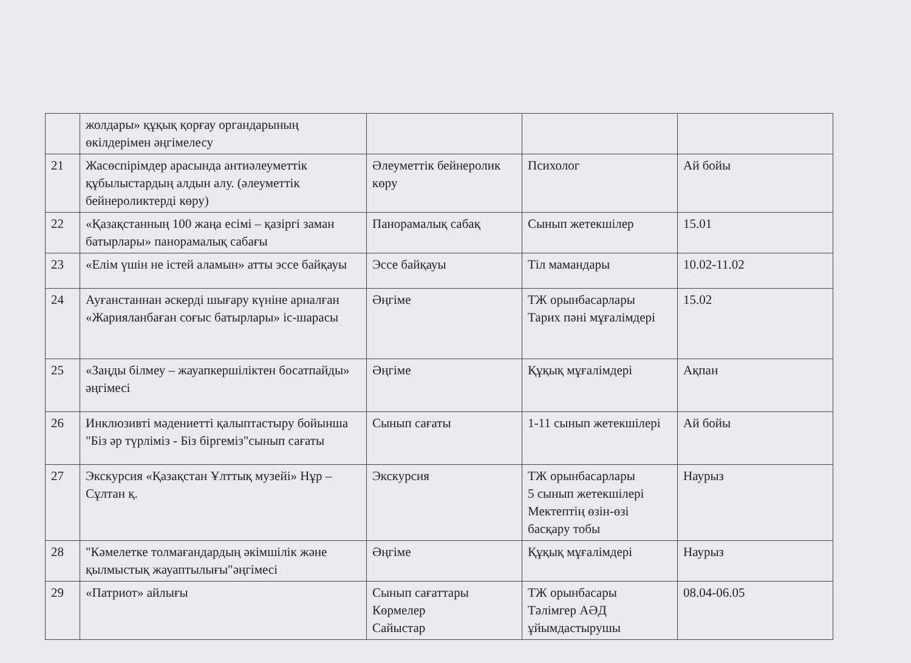| | жолдары» құқық қорғау органдарының өкілдерімен әңгімелесу | | | |
| 21 | Жасөспірімдер арасында антиәлеуметтік құбылыстардың алдын алу. (әлеуметтік бейнероликтерді көру) | Әлеуметтік бейнеролик көру | Психолог | Ай бойы |
| 22 | «Қазақстанның 100 жаңа есімі – қазіргі заман батырлары» панорамалық сабағы | Панорамалық сабақ | Сынып жетекшілер | 15.01 |
| 23 | «Елім үшін не істей аламын» атты эссе байқауы | Эссе байқауы | Тіл мамандары | 10.02-11.02 |
| 24 | Ауғанстаннан әскерді шығару күніне арналған «Жарияланбаған соғыс батырлары» іс-шарасы | Әңгіме | ТЖ орынбасарлары Тарих пәні мұғалімдері | 15.02 |
| 25 | «Заңды білмеу – жауапкершіліктен босатпайды» әңгімесі | Әңгіме | Құқық мұғалімдері | Ақпан |
| 26 | Инклюзивті мәдениетті қалыптастыру бойынша "Біз әр түрліміз - Біз біргеміз"сынып сағаты | Сынып сағаты | 1-11 сынып жетекшілері | Ай бойы |
| 27 | Экскурсия «Қазақстан Ұлттық музейі» Нұр – Сұлтан қ. | Экскурсия | ТЖ орынбасарлары 5 сынып жетекшілері Мектептің өзін-өзі басқару тобы | Наурыз |
| 28 | "Кәмелетке толмағандардың әкімшілік және қылмыстық жауаптылығы"әңгімесі | Әңгіме | Құқық мұғалімдері | Наурыз |
| 29 | «Патриот» айлығы | Сынып сағаттары Көрмелер Сайыстар | ТЖ орынбасары Тәлімгер АӘД ұйымдастырушы | 08.04-06.05 |